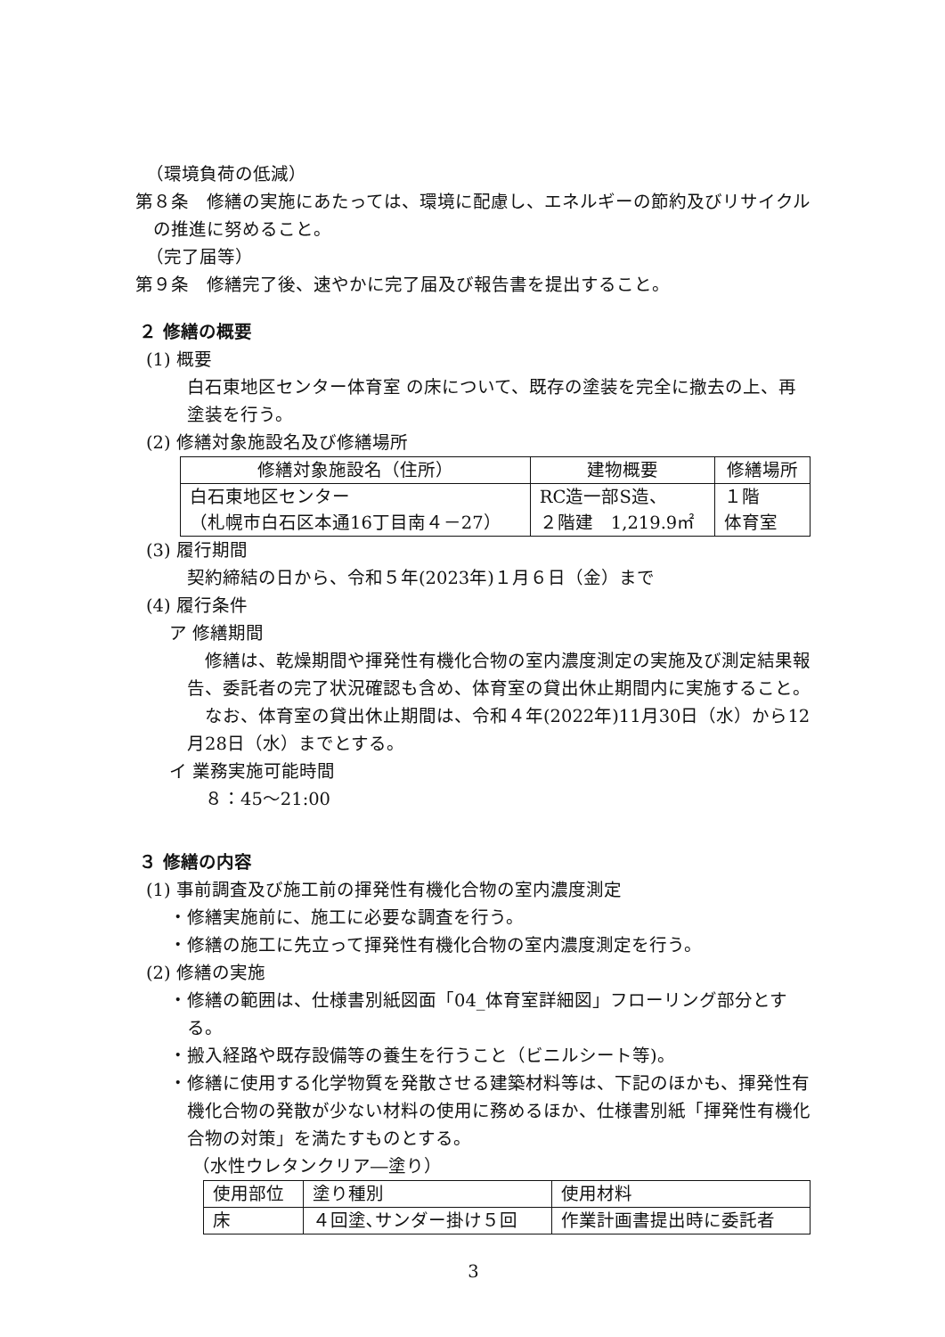（環境負荷の低減）
第８条　修繕の実施にあたっては、環境に配慮し、エネルギーの節約及びリサイクルの推進に努めること。
（完了届等）
第９条　修繕完了後、速やかに完了届及び報告書を提出すること。
２ 修繕の概要
(1) 概要
白石東地区センター体育室 の床について、既存の塗装を完全に撤去の上、再塗装を行う。
(2) 修繕対象施設名及び修繕場所
| 修繕対象施設名（住所） | 建物概要 | 修繕場所 |
| 白石東地区センター （札幌市白石区本通16丁目南４－27） | RC造一部S造、 ２階建 1,219.9㎡ | １階 体育室 |
(3) 履行期間
契約締結の日から、令和５年(2023年)１月６日（金）まで
(4) 履行条件
ア 修繕期間
　修繕は、乾燥期間や揮発性有機化合物の室内濃度測定の実施及び測定結果報告、委託者の完了状況確認も含め、体育室の貸出休止期間内に実施すること。
　なお、体育室の貸出休止期間は、令和４年(2022年)11月30日（水）から12月28日（水）までとする。
イ 業務実施可能時間
　８：45～21:00
３ 修繕の内容
(1) 事前調査及び施工前の揮発性有機化合物の室内濃度測定
・修繕実施前に、施工に必要な調査を行う。
・修繕の施工に先立って揮発性有機化合物の室内濃度測定を行う。
(2) 修繕の実施
・修繕の範囲は、仕様書別紙図面「04_体育室詳細図」フローリング部分とする。
・搬入経路や既存設備等の養生を行うこと（ビニルシート等)。
・修繕に使用する化学物質を発散させる建築材料等は、下記のほかも、揮発性有機化合物の発散が少ない材料の使用に務めるほか、仕様書別紙「揮発性有機化合物の対策」を満たすものとする。
（水性ウレタンクリア―塗り）
| 使用部位 | 塗り種別 | 使用材料 |
| 床 | ４回塗､サンダー掛け５回 | 作業計画書提出時に委託者 |
3